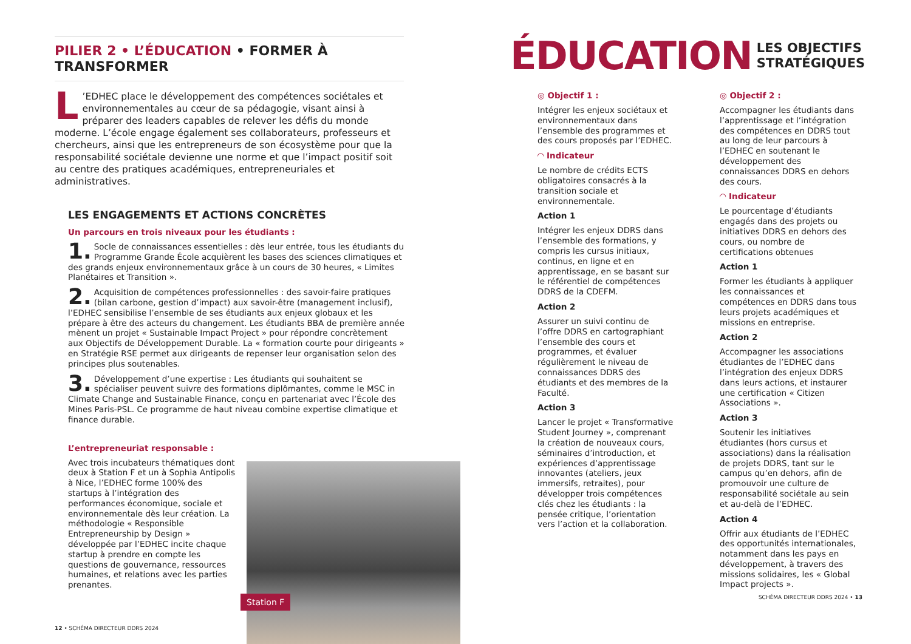PILIER 2 • L’ÉDUCATION • FORMER À TRANSFORMER
L’EDHEC place le développement des compétences sociétales et environnementales au cœur de sa pédagogie, visant ainsi à préparer des leaders capables de relever les défis du monde moderne. L’école engage également ses collaborateurs, professeurs et chercheurs, ainsi que les entrepreneurs de son écosystème pour que la responsabilité sociétale devienne une norme et que l’impact positif soit au centre des pratiques académiques, entrepreneuriales et administratives.
LES ENGAGEMENTS ET ACTIONS CONCRÈTES
Un parcours en trois niveaux pour les étudiants :
1. Socle de connaissances essentielles : dès leur entrée, tous les étudiants du Programme Grande École acquièrent les bases des sciences climatiques et des grands enjeux environnementaux grâce à un cours de 30 heures, « Limites Planétaires et Transition ».
2. Acquisition de compétences professionnelles : des savoir-faire pratiques (bilan carbone, gestion d’impact) aux savoir-être (management inclusif), l’EDHEC sensibilise l’ensemble de ses étudiants aux enjeux globaux et les prépare à être des acteurs du changement. Les étudiants BBA de première année mènent un projet « Sustainable Impact Project » pour répondre concrètement aux Objectifs de Développement Durable. La « formation courte pour dirigeants » en Stratégie RSE permet aux dirigeants de repenser leur organisation selon des principes plus soutenables.
3. Développement d’une expertise : Les étudiants qui souhaitent se spécialiser peuvent suivre des formations diplômantes, comme le MSC in Climate Change and Sustainable Finance, conçu en partenariat avec l’École des Mines Paris-PSL. Ce programme de haut niveau combine expertise climatique et finance durable.
L’entrepreneuriat responsable :
Avec trois incubateurs thématiques dont deux à Station F et un à Sophia Antipolis à Nice, l’EDHEC forme 100% des startups à l’intégration des performances économique, sociale et environnementale dès leur création. La méthodologie « Responsible Entrepreneurship by Design » développée par l’EDHEC incite chaque startup à prendre en compte les questions de gouvernance, ressources humaines, et relations avec les parties prenantes.
Station F
12 • SCHÉMA DIRECTEUR DDRS 2024
ÉDUCATION LES OBJECTIFS
STRATÉGIQUES
◎ Objectif 1 :
Intégrer les enjeux sociétaux et environnementaux dans l’ensemble des programmes et des cours proposés par l’EDHEC.
◠ Indicateur
Le nombre de crédits ECTS obligatoires consacrés à la transition sociale et environnementale.
Action 1
Intégrer les enjeux DDRS dans l’ensemble des formations, y compris les cursus initiaux, continus, en ligne et en apprentissage, en se basant sur le référentiel de compétences DDRS de la CDEFM.
Action 2
Assurer un suivi continu de l’offre DDRS en cartographiant l’ensemble des cours et programmes, et évaluer régulièrement le niveau de connaissances DDRS des étudiants et des membres de la Faculté.
Action 3
Lancer le projet « Transformative Student Journey », comprenant la création de nouveaux cours, séminaires d’introduction, et expériences d’apprentissage innovantes (ateliers, jeux immersifs, retraites), pour développer trois compétences clés chez les étudiants : la pensée critique, l’orientation vers l’action et la collaboration.
◎ Objectif 2 :
Accompagner les étudiants dans l’apprentissage et l’intégration des compétences en DDRS tout au long de leur parcours à l’EDHEC en soutenant le développement des connaissances DDRS en dehors des cours.
◠ Indicateur
Le pourcentage d’étudiants engagés dans des projets ou initiatives DDRS en dehors des cours, ou nombre de certifications obtenues
Action 1
Former les étudiants à appliquer les connaissances et compétences en DDRS dans tous leurs projets académiques et missions en entreprise.
Action 2
Accompagner les associations étudiantes de l’EDHEC dans l’intégration des enjeux DDRS dans leurs actions, et instaurer une certification « Citizen Associations ».
Action 3
Soutenir les initiatives étudiantes (hors cursus et associations) dans la réalisation de projets DDRS, tant sur le campus qu’en dehors, afin de promouvoir une culture de responsabilité sociétale au sein et au-delà de l’EDHEC.
Action 4
Offrir aux étudiants de l’EDHEC des opportunités internationales, notamment dans les pays en développement, à travers des missions solidaires, les « Global Impact projects ».
SCHÉMA DIRECTEUR DDRS 2024 • 13